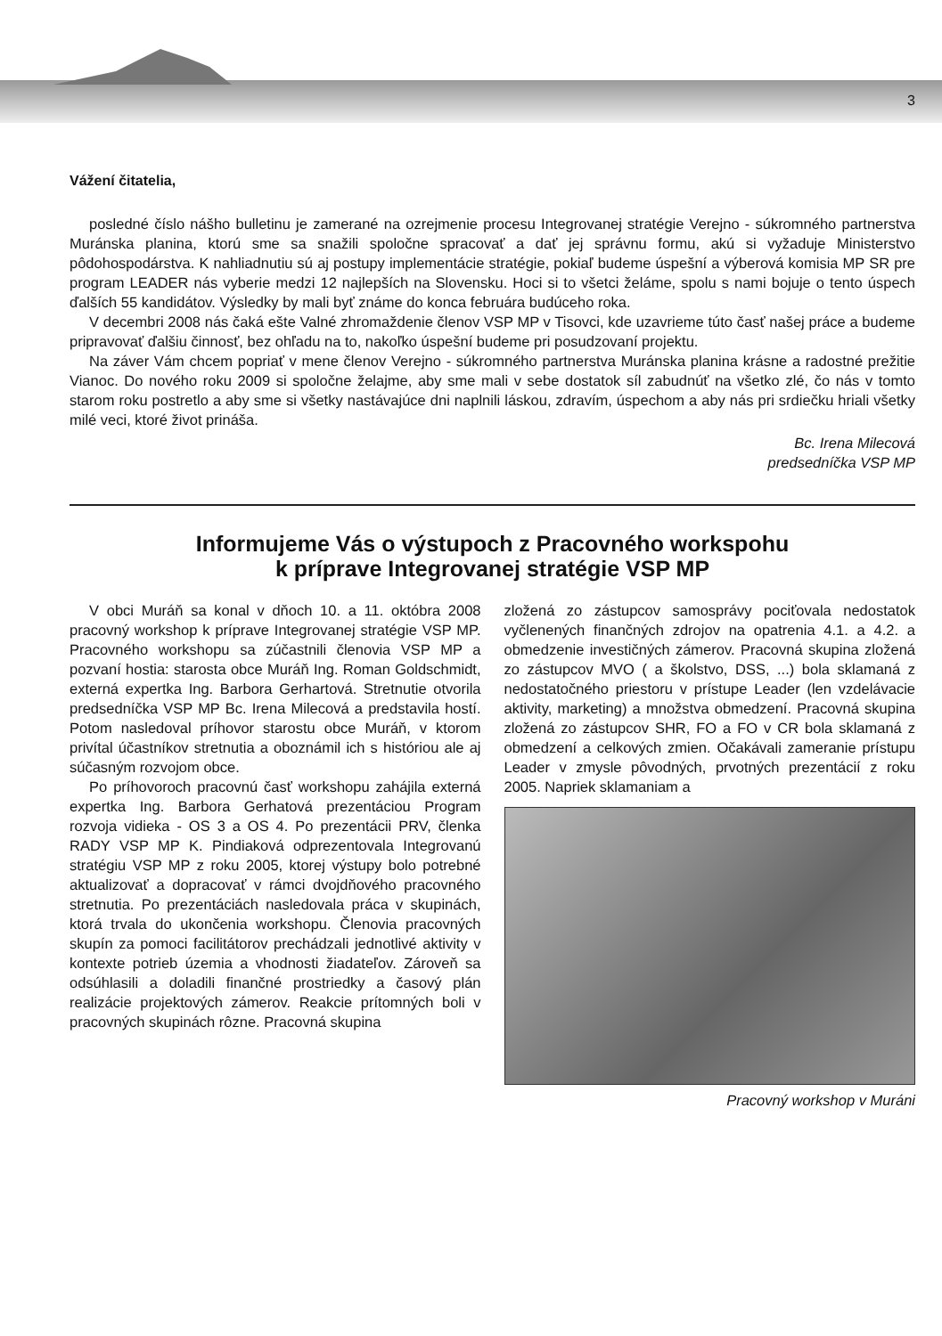3
Vážení čitatelia,
posledné číslo nášho bulletinu je zamerané na ozrejmenie procesu Integrovanej stratégie Verejno - súkromného partnerstva Muránska planina, ktorú sme sa snažili spoločne spracovať a dať jej správnu formu, akú si vyžaduje Ministerstvo pôdohospodárstva. K nahliadnutiu sú aj postupy implementácie stratégie, pokiaľ budeme úspešní a výberová komisia MP SR pre program LEADER nás vyberie medzi 12 najlepších na Slovensku. Hoci si to všetci želáme, spolu s nami bojuje o tento úspech ďalších 55 kandidátov. Výsledky by mali byť známe do konca februára budúceho roka.
V decembri 2008 nás čaká ešte Valné zhromaždenie členov VSP MP v Tisovci, kde uzavrieme túto časť našej práce a budeme pripravovať ďalšiu činnosť, bez ohľadu na to, nakoľko úspešní budeme pri posudzovaní projektu.
Na záver Vám chcem popriať v mene členov Verejno - súkromného partnerstva Muránska planina krásne a radostné prežitie Vianoc. Do nového roku 2009 si spoločne želajme, aby sme mali v sebe dostatok síl zabudnúť na všetko zlé, čo nás v tomto starom roku postretlo a aby sme si všetky nastávajúce dni naplnili láskou, zdravím, úspechom a aby nás pri srdiečku hriali všetky milé veci, ktoré život prináša.
Bc. Irena Milecová
predsedníčka VSP MP
Informujeme Vás o výstupoch z Pracovného workspohu
k príprave Integrovanej stratégie VSP MP
V obci Muráň sa konal v dňoch 10. a 11. októbra 2008 pracovný workshop k príprave Integrovanej stratégie VSP MP. Pracovného workshopu sa zúčastnili členovia VSP MP a pozvaní hostia: starosta obce Muráň Ing. Roman Goldschmidt, externá expertka Ing. Barbora Gerhartová. Stretnutie otvorila predsedníčka VSP MP Bc. Irena Milecová a predstavila hostí. Potom nasledoval príhovor starostu obce Muráň, v ktorom privítal účastníkov stretnutia a oboznámil ich s históriou ale aj súčasným rozvojom obce.
Po príhovoroch pracovnú časť workshopu zahájila externá expertka Ing. Barbora Gerhatová prezentáciou Program rozvoja vidieka - OS 3 a OS 4. Po prezentácii PRV, členka RADY VSP MP K. Pindiaková odprezentovala Integrovanú stratégiu VSP MP z roku 2005, ktorej výstupy bolo potrebné aktualizovať a dopracovať v rámci dvojdňového pracovného stretnutia. Po prezentáciách nasledovala práca v skupinách, ktorá trvala do ukončenia workshopu. Členovia pracovných skupín za pomoci facilitátorov prechádzali jednotlivé aktivity v kontexte potrieb územia a vhodnosti žiadateľov. Zároveň sa odsúhlasili a doladili finančné prostriedky a časový plán realizácie projektových zámerov. Reakcie prítomných boli v pracovných skupinách rôzne. Pracovná skupina
zložená zo zástupcov samosprávy pociťovala nedostatok vyčlenených finančných zdrojov na opatrenia 4.1. a 4.2. a obmedzenie investičných zámerov. Pracovná skupina zložená zo zástupcov MVO ( a školstvo, DSS, ...) bola sklamaná z nedostatočného priestoru v prístupe Leader (len vzdelávacie aktivity, marketing) a množstva obmedzení. Pracovná skupina zložená zo zástupcov SHR, FO a FO v CR bola sklamaná z obmedzení a celkových zmien. Očakávali zameranie prístupu Leader v zmysle pôvodných, prvotných prezentácií z roku 2005. Napriek sklamaniam a
Pracovný workshop v Muráni